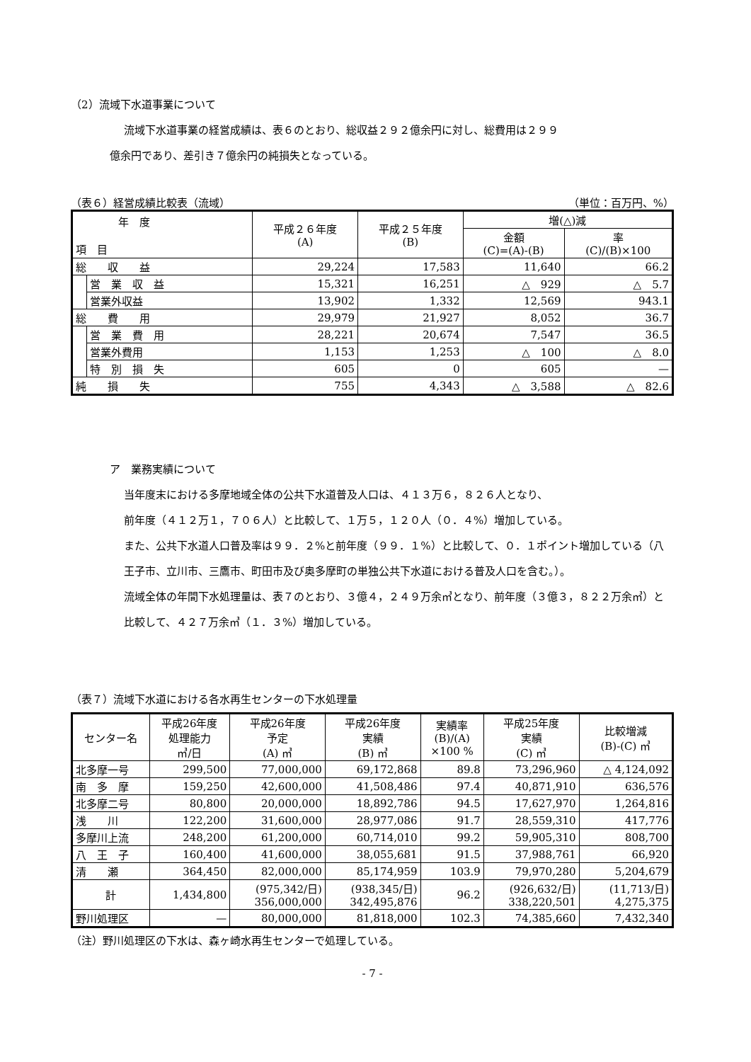（2）流域下水道事業について
流域下水道事業の経営成績は、表６のとおり、総収益２９２億余円に対し、総費用は２９９
億余円であり、差引き７億余円の純損失となっている。
（表６）経営成績比較表（流域） （単位：百万円、%）
| 年 度 項 目 | | 平成２６年度 (A) | 平成２５年度 (B) | 増(△)減 | |
| --- | --- | --- | --- | --- | --- |
| | | | | 金額 (C)=(A)-(B) | 率 (C)/(B)×100 |
| 総 収 益 | | 29,224 | 17,583 | 11,640 | 66.2 |
| | 営 業 収 益 | 15,321 | 16,251 | △ 929 | △ 5.7 |
| | 営業外収益 | 13,902 | 1,332 | 12,569 | 943.1 |
| 総 費 用 | | 29,979 | 21,927 | 8,052 | 36.7 |
| | 営 業 費 用 | 28,221 | 20,674 | 7,547 | 36.5 |
| | 営業外費用 | 1,153 | 1,253 | △ 100 | △ 8.0 |
| | 特 別 損 失 | 605 | 0 | 605 | — |
| 純 損 失 | | 755 | 4,343 | △ 3,588 | △ 82.6 |
ア　業務実績について
当年度末における多摩地域全体の公共下水道普及人口は、４１３万６，８２６人となり、
前年度（４１２万１，７０６人）と比較して、１万５，１２０人（０．４%）増加している。
また、公共下水道人口普及率は９９．２%と前年度（９９．１%）と比較して、０．１ポイント増加している（八王子市、立川市、三鷹市、町田市及び奥多摩町の単独公共下水道における普及人口を含む。）。
流域全体の年間下水処理量は、表７のとおり、３億４，２４９万余㎥となり、前年度（３億３，８２２万余㎥）と比較して、４２７万余㎥（１．３%）増加している。
（表７）流域下水道における各水再生センターの下水処理量
| センター名 | 平成26年度 処理能力 ㎥/日 | 平成26年度 予定 (A) ㎥ | 平成26年度 実績 (B) ㎥ | 実績率 (B)/(A) ×100 % | 平成25年度 実績 (C) ㎥ | 比較増減 (B)-(C) ㎥ |
| --- | --- | --- | --- | --- | --- | --- |
| 北多摩一号 | 299,500 | 77,000,000 | 69,172,868 | 89.8 | 73,296,960 | △ 4,124,092 |
| 南 多 摩 | 159,250 | 42,600,000 | 41,508,486 | 97.4 | 40,871,910 | 636,576 |
| 北多摩二号 | 80,800 | 20,000,000 | 18,892,786 | 94.5 | 17,627,970 | 1,264,816 |
| 浅 川 | 122,200 | 31,600,000 | 28,977,086 | 91.7 | 28,559,310 | 417,776 |
| 多摩川上流 | 248,200 | 61,200,000 | 60,714,010 | 99.2 | 59,905,310 | 808,700 |
| 八 王 子 | 160,400 | 41,600,000 | 38,055,681 | 91.5 | 37,988,761 | 66,920 |
| 清 瀬 | 364,450 | 82,000,000 | 85,174,959 | 103.9 | 79,970,280 | 5,204,679 |
| 計 | 1,434,800 | (975,342/日) 356,000,000 | (938,345/日) 342,495,876 | 96.2 | (926,632/日) 338,220,501 | (11,713/日) 4,275,375 |
| 野川処理区 | — | 80,000,000 | 81,818,000 | 102.3 | 74,385,660 | 7,432,340 |
（注）野川処理区の下水は、森ヶ崎水再生センターで処理している。
- 7 -